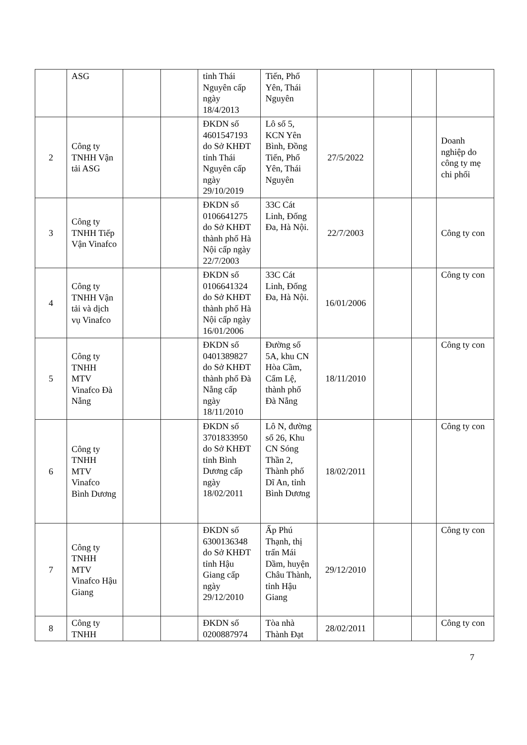| | ASG | | | tỉnh Thái Nguyên cấp ngày 18/4/2013 | Tiến, Phổ Yên, Thái Nguyên | | | | |
| 2 | Công ty TNHH Vận tải ASG | | | ĐKDN số 4601547193 do Sở KHĐT tỉnh Thái Nguyên cấp ngày 29/10/2019 | Lô số 5, KCN Yên Bình, Đồng Tiến, Phổ Yên, Thái Nguyên | 27/5/2022 | | | Doanh nghiệp do công ty mẹ chi phối |
| 3 | Công ty TNHH Tiếp Vận Vinafco | | | ĐKDN số 0106641275 do Sở KHĐT thành phố Hà Nội cấp ngày 22/7/2003 | 33C Cát Linh, Đống Đa, Hà Nội. | 22/7/2003 | | | Công ty con |
| 4 | Công ty TNHH Vận tải và dịch vụ Vinafco | | | ĐKDN số 0106641324 do Sở KHĐT thành phố Hà Nội cấp ngày 16/01/2006 | 33C Cát Linh, Đống Đa, Hà Nội. | 16/01/2006 | | | Công ty con |
| 5 | Công ty TNHH MTV Vinafco Đà Nẵng | | | ĐKDN số 0401389827 do Sở KHĐT thành phố Đà Nẵng cấp ngày 18/11/2010 | Đường số 5A, khu CN Hòa Cầm, Cẩm Lệ, thành phố Đà Nẵng | 18/11/2010 | | | Công ty con |
| 6 | Công ty TNHH MTV Vinafco Bình Dương | | | ĐKDN số 3701833950 do Sở KHĐT tỉnh Bình Dương cấp ngày 18/02/2011 | Lô N, đường số 26, Khu CN Sóng Thần 2, Thành phố Dĩ An, tỉnh Bình Dương | 18/02/2011 | | | Công ty con |
| 7 | Công ty TNHH MTV Vinafco Hậu Giang | | | ĐKDN số 6300136348 do Sở KHĐT tỉnh Hậu Giang cấp ngày 29/12/2010 | Ấp Phú Thạnh, thị trấn Mái Dầm, huyện Châu Thành, tỉnh Hậu Giang | 29/12/2010 | | | Công ty con |
| 8 | Công ty TNHH | | | ĐKDN số 0200887974 | Tòa nhà Thành Đạt | 28/02/2011 | | | Công ty con |
7